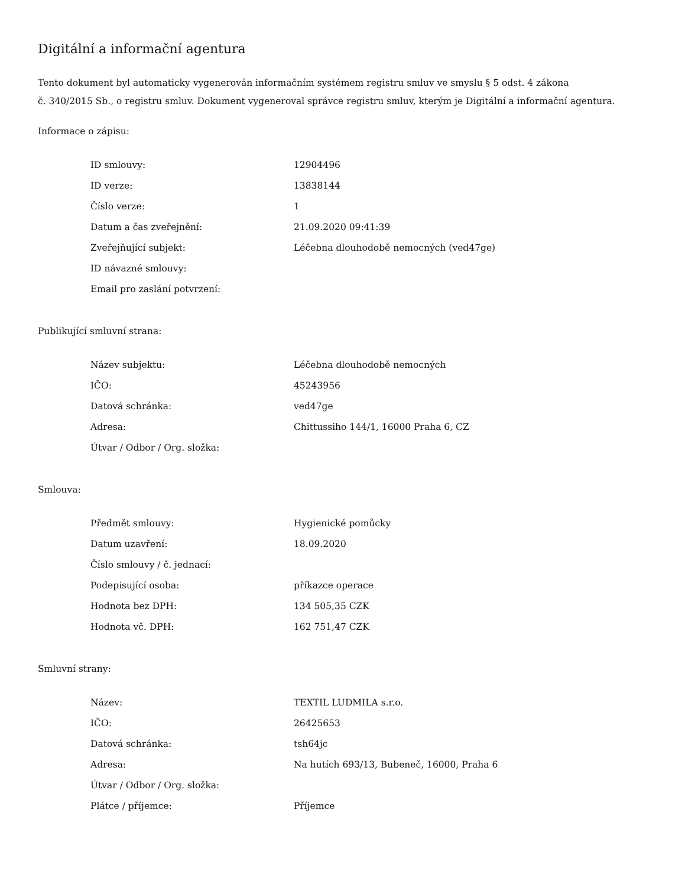Digitální a informační agentura
Tento dokument byl automaticky vygenerován informačním systémem registru smluv ve smyslu § 5 odst. 4 zákona
č. 340/2015 Sb., o registru smluv. Dokument vygeneroval správce registru smluv, kterým je Digitální a informační agentura.
Informace o zápisu:
| ID smlouvy: | 12904496 |
| ID verze: | 13838144 |
| Číslo verze: | 1 |
| Datum a čas zveřejnění: | 21.09.2020 09:41:39 |
| Zveřejňující subjekt: | Léčebna dlouhodobě nemocných (ved47ge) |
| ID návazné smlouvy: | |
| Email pro zaslání potvrzení: | |
Publikující smluvní strana:
| Název subjektu: | Léčebna dlouhodobě nemocných |
| IČO: | 45243956 |
| Datová schránka: | ved47ge |
| Adresa: | Chittussiho 144/1, 16000 Praha 6, CZ |
| Útvar / Odbor / Org. složka: | |
Smlouva:
| Předmět smlouvy: | Hygienické pomůcky |
| Datum uzavření: | 18.09.2020 |
| Číslo smlouvy / č. jednací: | |
| Podepisující osoba: | příkazce operace |
| Hodnota bez DPH: | 134 505,35 CZK |
| Hodnota vč. DPH: | 162 751,47 CZK |
Smluvní strany:
| Název: | TEXTIL LUDMILA s.r.o. |
| IČO: | 26425653 |
| Datová schránka: | tsh64jc |
| Adresa: | Na hutích 693/13, Bubeneč, 16000, Praha 6 |
| Útvar / Odbor / Org. složka: | |
| Plátce / příjemce: | Příjemce |